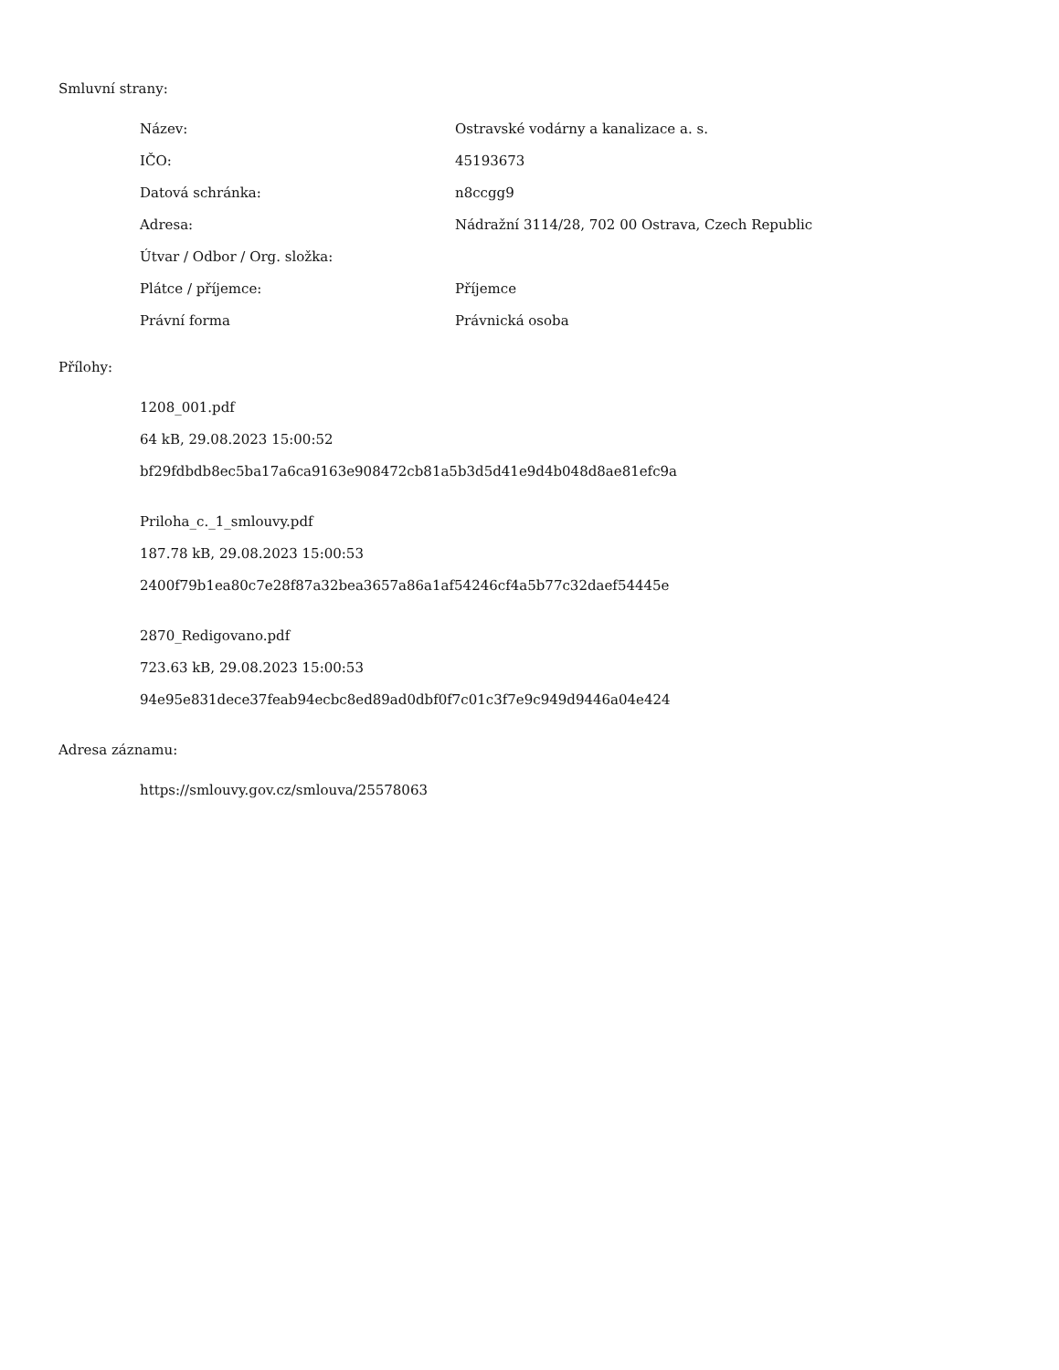Smluvní strany:
| Název: | Ostravské vodárny a kanalizace a. s. |
| IČO: | 45193673 |
| Datová schránka: | n8ccgg9 |
| Adresa: | Nádražní 3114/28, 702 00 Ostrava, Czech Republic |
| Útvar / Odbor / Org. složka: | |
| Plátce / příjemce: | Příjemce |
| Právní forma | Právnická osoba |
Přílohy:
1208_001.pdf
64 kB, 29.08.2023 15:00:52
bf29fdbdb8ec5ba17a6ca9163e908472cb81a5b3d5d41e9d4b048d8ae81efc9a
Priloha_c._1_smlouvy.pdf
187.78 kB, 29.08.2023 15:00:53
2400f79b1ea80c7e28f87a32bea3657a86a1af54246cf4a5b77c32daef54445e
2870_Redigovano.pdf
723.63 kB, 29.08.2023 15:00:53
94e95e831dece37feab94ecbc8ed89ad0dbf0f7c01c3f7e9c949d9446a04e424
Adresa záznamu:
https://smlouvy.gov.cz/smlouva/25578063